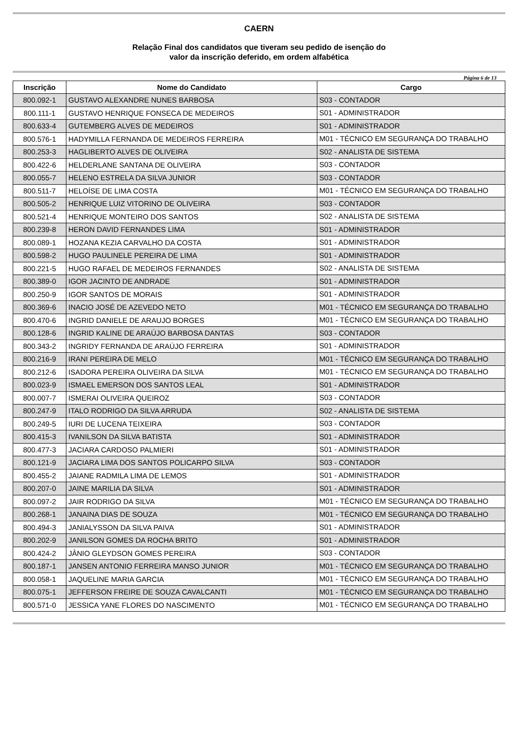CAERN
Relação Final dos candidatos que tiveram seu pedido de isenção do
valor da inscrição deferido, em ordem alfabética
Página 6 de 13
| Inscrição | Nome do Candidato | Cargo |
| --- | --- | --- |
| 800.092-1 | GUSTAVO ALEXANDRE NUNES BARBOSA | S03 - CONTADOR |
| 800.111-1 | GUSTAVO HENRIQUE FONSECA DE MEDEIROS | S01 - ADMINISTRADOR |
| 800.633-4 | GUTEMBERG ALVES DE MEDEIROS | S01 - ADMINISTRADOR |
| 800.576-1 | HADYMILLA FERNANDA DE MEDEIROS FERREIRA | M01 - TÉCNICO EM SEGURANÇA DO TRABALHO |
| 800.253-3 | HAGLIBERTO ALVES DE OLIVEIRA | S02 - ANALISTA DE SISTEMA |
| 800.422-6 | HELDERLANE SANTANA DE OLIVEIRA | S03 - CONTADOR |
| 800.055-7 | HELENO ESTRELA DA SILVA JUNIOR | S03 - CONTADOR |
| 800.511-7 | HELOÍSE DE LIMA COSTA | M01 - TÉCNICO EM SEGURANÇA DO TRABALHO |
| 800.505-2 | HENRIQUE LUIZ VITORINO DE OLIVEIRA | S03 - CONTADOR |
| 800.521-4 | HENRIQUE MONTEIRO DOS SANTOS | S02 - ANALISTA DE SISTEMA |
| 800.239-8 | HERON DAVID FERNANDES LIMA | S01 - ADMINISTRADOR |
| 800.089-1 | HOZANA KEZIA CARVALHO DA COSTA | S01 - ADMINISTRADOR |
| 800.598-2 | HUGO PAULINELE PEREIRA DE LIMA | S01 - ADMINISTRADOR |
| 800.221-5 | HUGO RAFAEL DE MEDEIROS FERNANDES | S02 - ANALISTA DE SISTEMA |
| 800.389-0 | IGOR JACINTO DE ANDRADE | S01 - ADMINISTRADOR |
| 800.250-9 | IGOR SANTOS DE MORAIS | S01 - ADMINISTRADOR |
| 800.369-6 | INACIO JOSÉ DE AZEVEDO NETO | M01 - TÉCNICO EM SEGURANÇA DO TRABALHO |
| 800.470-6 | INGRID DANIELE DE ARAUJO BORGES | M01 - TÉCNICO EM SEGURANÇA DO TRABALHO |
| 800.128-6 | INGRID KALINE DE ARAÚJO BARBOSA DANTAS | S03 - CONTADOR |
| 800.343-2 | INGRIDY FERNANDA DE ARAÚJO FERREIRA | S01 - ADMINISTRADOR |
| 800.216-9 | IRANI PEREIRA DE MELO | M01 - TÉCNICO EM SEGURANÇA DO TRABALHO |
| 800.212-6 | ISADORA PEREIRA OLIVEIRA DA SILVA | M01 - TÉCNICO EM SEGURANÇA DO TRABALHO |
| 800.023-9 | ISMAEL EMERSON DOS SANTOS LEAL | S01 - ADMINISTRADOR |
| 800.007-7 | ISMERAI OLIVEIRA QUEIROZ | S03 - CONTADOR |
| 800.247-9 | ITALO RODRIGO DA SILVA ARRUDA | S02 - ANALISTA DE SISTEMA |
| 800.249-5 | IURI DE LUCENA TEIXEIRA | S03 - CONTADOR |
| 800.415-3 | IVANILSON DA SILVA BATISTA | S01 - ADMINISTRADOR |
| 800.477-3 | JACIARA CARDOSO PALMIERI | S01 - ADMINISTRADOR |
| 800.121-9 | JACIARA LIMA DOS SANTOS POLICARPO SILVA | S03 - CONTADOR |
| 800.455-2 | JAIANE RADMILA LIMA DE LEMOS | S01 - ADMINISTRADOR |
| 800.207-0 | JAINE MARILIA DA SILVA | S01 - ADMINISTRADOR |
| 800.097-2 | JAIR RODRIGO DA SILVA | M01 - TÉCNICO EM SEGURANÇA DO TRABALHO |
| 800.268-1 | JANAINA DIAS DE SOUZA | M01 - TÉCNICO EM SEGURANÇA DO TRABALHO |
| 800.494-3 | JANIALYSSON DA SILVA PAIVA | S01 - ADMINISTRADOR |
| 800.202-9 | JANILSON GOMES DA ROCHA BRITO | S01 - ADMINISTRADOR |
| 800.424-2 | JÂNIO GLEYDSON GOMES PEREIRA | S03 - CONTADOR |
| 800.187-1 | JANSEN ANTONIO FERREIRA MANSO JUNIOR | M01 - TÉCNICO EM SEGURANÇA DO TRABALHO |
| 800.058-1 | JAQUELINE MARIA GARCIA | M01 - TÉCNICO EM SEGURANÇA DO TRABALHO |
| 800.075-1 | JEFFERSON FREIRE DE SOUZA CAVALCANTI | M01 - TÉCNICO EM SEGURANÇA DO TRABALHO |
| 800.571-0 | JESSICA YANE FLORES DO NASCIMENTO | M01 - TÉCNICO EM SEGURANÇA DO TRABALHO |